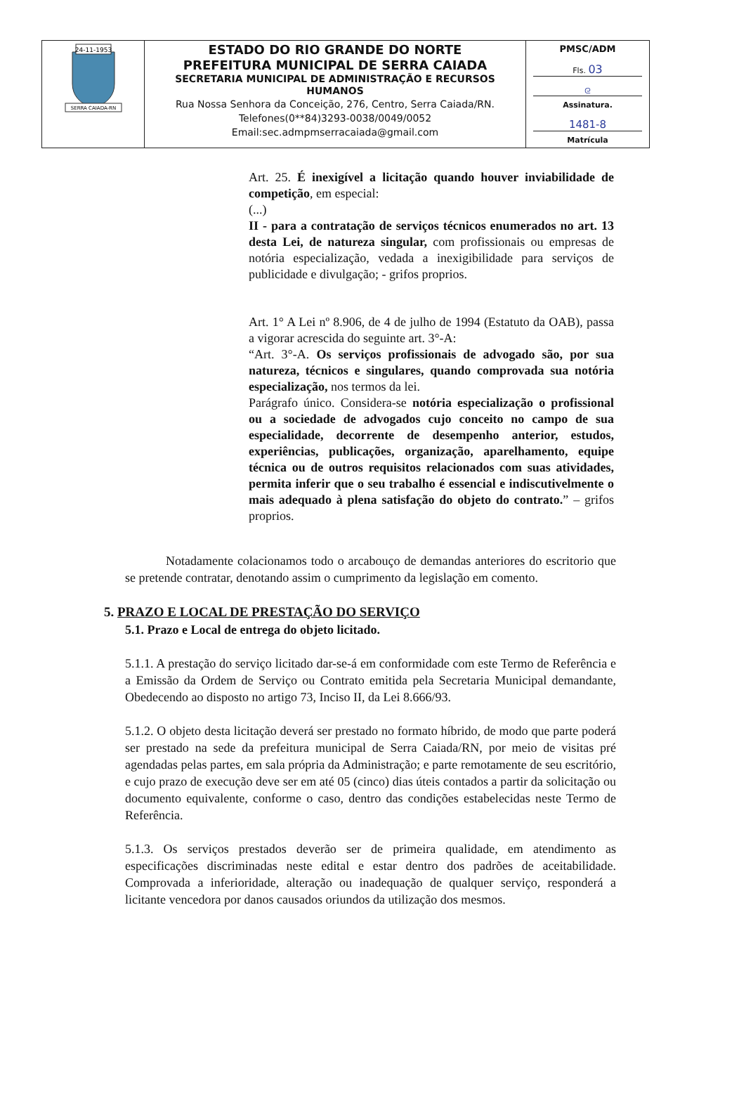| 24-11-1953 SERRA CAIADA-RN | ESTADO DO RIO GRANDE DO NORTE PREFEITURA MUNICIPAL DE SERRA CAIADA SECRETARIA MUNICIPAL DE ADMINISTRAÇÃO E RECURSOS HUMANOS Rua Nossa Senhora da Conceição, 276, Centro, Serra Caiada/RN. Telefones(0**84)3293-0038/0049/0052 Email:sec.admpmserracaiada@gmail.com | PMSC/ADM Fls. 03 ᘓ Assinatura. 1481-8 Matrícula |
Art. 25. É inexigível a licitação quando houver inviabilidade de competição, em especial:
(...)
II - para a contratação de serviços técnicos enumerados no art. 13 desta Lei, de natureza singular, com profissionais ou empresas de notória especialização, vedada a inexigibilidade para serviços de publicidade e divulgação; - grifos proprios.
Art. 1° A Lei nº 8.906, de 4 de julho de 1994 (Estatuto da OAB), passa a vigorar acrescida do seguinte art. 3°-A:
“Art. 3°-A. Os serviços profissionais de advogado são, por sua natureza, técnicos e singulares, quando comprovada sua notória especialização, nos termos da lei.
Parágrafo único. Considera-se notória especialização o profissional ou a sociedade de advogados cujo conceito no campo de sua especialidade, decorrente de desempenho anterior, estudos, experiências, publicações, organização, aparelhamento, equipe técnica ou de outros requisitos relacionados com suas atividades, permita inferir que o seu trabalho é essencial e indiscutivelmente o mais adequado à plena satisfação do objeto do contrato.” – grifos proprios.
Notadamente colacionamos todo o arcabouço de demandas anteriores do escritorio que se pretende contratar, denotando assim o cumprimento da legislação em comento.
5. PRAZO E LOCAL DE PRESTAÇÃO DO SERVIÇO
5.1. Prazo e Local de entrega do objeto licitado.
5.1.1. A prestação do serviço licitado dar-se-á em conformidade com este Termo de Referência e a Emissão da Ordem de Serviço ou Contrato emitida pela Secretaria Municipal demandante, Obedecendo ao disposto no artigo 73, Inciso II, da Lei 8.666/93.
5.1.2. O objeto desta licitação deverá ser prestado no formato híbrido, de modo que parte poderá ser prestado na sede da prefeitura municipal de Serra Caiada/RN, por meio de visitas pré agendadas pelas partes, em sala própria da Administração; e parte remotamente de seu escritório, e cujo prazo de execução deve ser em até 05 (cinco) dias úteis contados a partir da solicitação ou documento equivalente, conforme o caso, dentro das condições estabelecidas neste Termo de Referência.
5.1.3. Os serviços prestados deverão ser de primeira qualidade, em atendimento as especificações discriminadas neste edital e estar dentro dos padrões de aceitabilidade. Comprovada a inferioridade, alteração ou inadequação de qualquer serviço, responderá a licitante vencedora por danos causados oriundos da utilização dos mesmos.